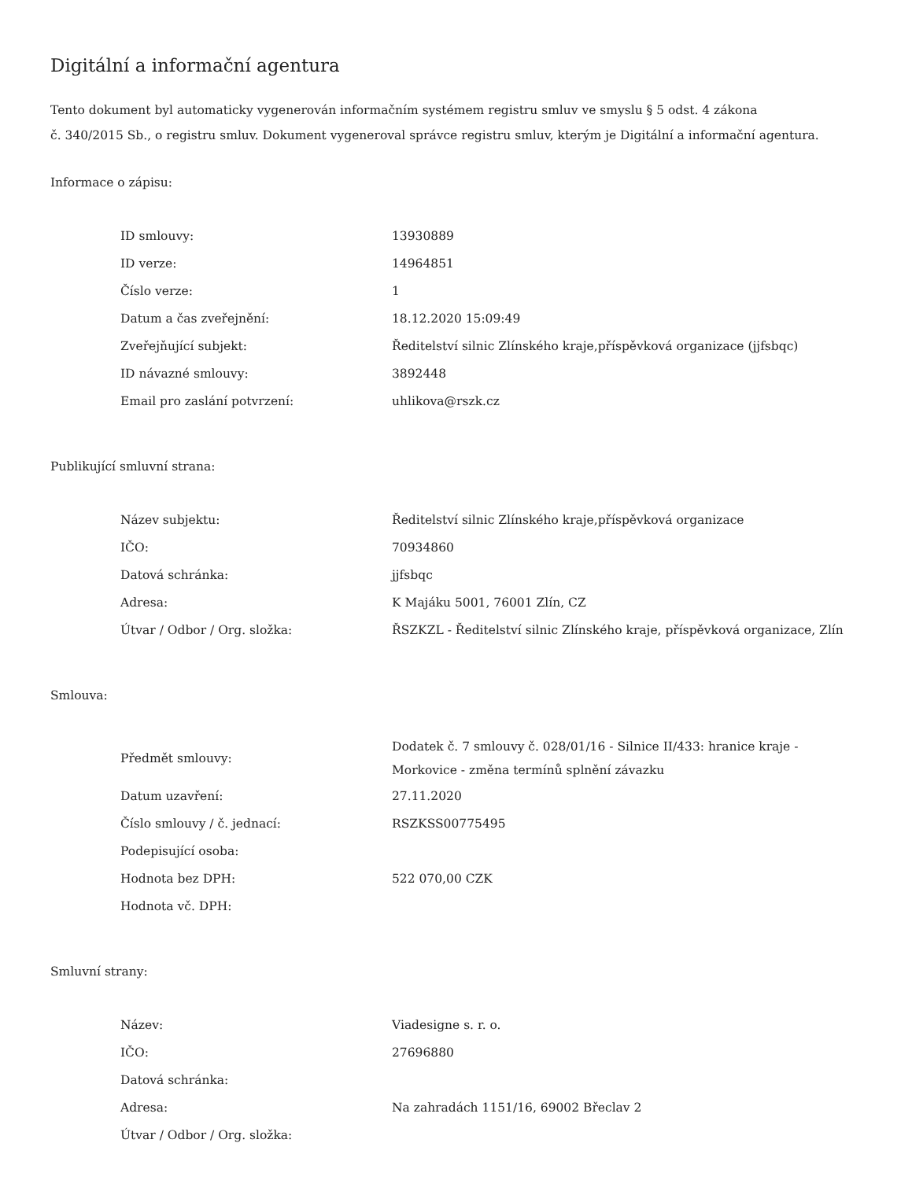Digitální a informační agentura
Tento dokument byl automaticky vygenerován informačním systémem registru smluv ve smyslu § 5 odst. 4 zákona
č. 340/2015 Sb., o registru smluv. Dokument vygeneroval správce registru smluv, kterým je Digitální a informační agentura.
Informace o zápisu:
| ID smlouvy: | 13930889 |
| ID verze: | 14964851 |
| Číslo verze: | 1 |
| Datum a čas zveřejnění: | 18.12.2020 15:09:49 |
| Zveřejňující subjekt: | Ředitelství silnic Zlínského kraje,příspěvková organizace (jjfsbqc) |
| ID návazné smlouvy: | 3892448 |
| Email pro zaslání potvrzení: | uhlikova@rszk.cz |
Publikující smluvní strana:
| Název subjektu: | Ředitelství silnic Zlínského kraje,příspěvková organizace |
| IČO: | 70934860 |
| Datová schránka: | jjfsbqc |
| Adresa: | K Majáku 5001, 76001 Zlín, CZ |
| Útvar / Odbor / Org. složka: | ŘSZKZL - Ředitelství silnic Zlínského kraje, příspěvková organizace, Zlín |
Smlouva:
| Předmět smlouvy: | Dodatek č. 7 smlouvy č. 028/01/16 - Silnice II/433: hranice kraje - Morkovice - změna termínů splnění závazku |
| Datum uzavření: | 27.11.2020 |
| Číslo smlouvy / č. jednací: | RSZKSS00775495 |
| Podepisující osoba: | |
| Hodnota bez DPH: | 522 070,00 CZK |
| Hodnota vč. DPH: | |
Smluvní strany:
| Název: | Viadesigne s. r. o. |
| IČO: | 27696880 |
| Datová schránka: | |
| Adresa: | Na zahradách 1151/16, 69002 Břeclav 2 |
| Útvar / Odbor / Org. složka: | |